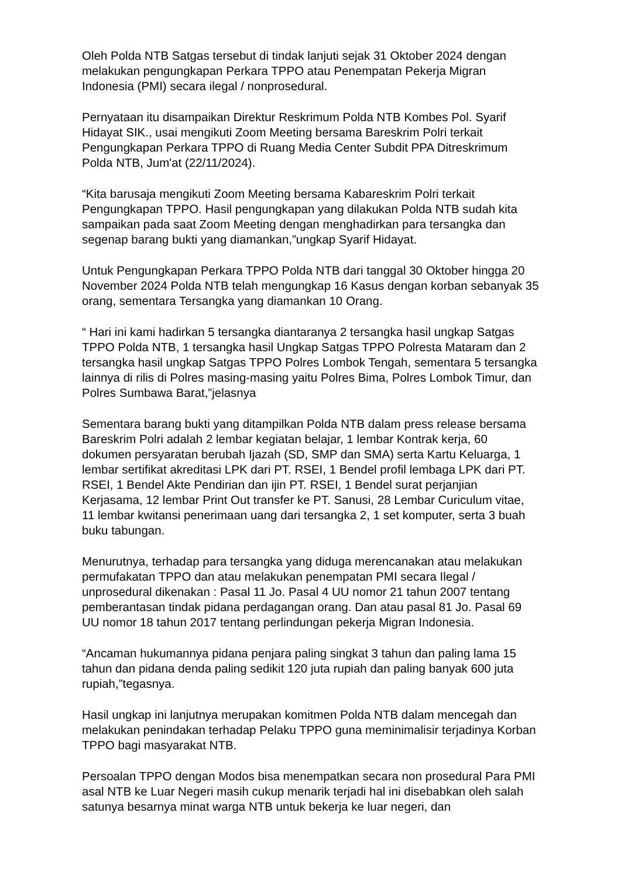Oleh Polda NTB Satgas tersebut di tindak lanjuti sejak 31 Oktober 2024 dengan melakukan pengungkapan Perkara TPPO atau Penempatan Pekerja Migran Indonesia (PMI) secara ilegal / nonprosedural.
Pernyataan itu disampaikan Direktur Reskrimum Polda NTB Kombes Pol. Syarif Hidayat SIK., usai mengikuti Zoom Meeting bersama Bareskrim Polri terkait Pengungkapan Perkara TPPO di Ruang Media Center Subdit PPA Ditreskrimum Polda NTB, Jum'at (22/11/2024).
“Kita barusaja mengikuti Zoom Meeting bersama Kabareskrim Polri terkait Pengungkapan TPPO. Hasil pengungkapan yang dilakukan Polda NTB sudah kita sampaikan pada saat Zoom Meeting dengan menghadirkan para tersangka dan segenap barang bukti yang diamankan,”ungkap Syarif Hidayat.
Untuk Pengungkapan Perkara TPPO Polda NTB dari tanggal 30 Oktober hingga 20 November 2024 Polda NTB telah mengungkap 16 Kasus dengan korban sebanyak 35 orang, sementara Tersangka yang diamankan 10 Orang.
“ Hari ini kami hadirkan 5 tersangka diantaranya 2 tersangka hasil ungkap Satgas TPPO Polda NTB, 1 tersangka hasil Ungkap Satgas TPPO Polresta Mataram dan 2 tersangka hasil ungkap Satgas TPPO Polres Lombok Tengah, sementara 5 tersangka lainnya di rilis di Polres masing-masing yaitu Polres Bima, Polres Lombok Timur, dan Polres Sumbawa Barat,”jelasnya
Sementara barang bukti yang ditampilkan Polda NTB dalam press release bersama Bareskrim Polri adalah 2 lembar kegiatan belajar, 1 lembar Kontrak kerja, 60 dokumen persyaratan berubah Ijazah (SD, SMP dan SMA) serta Kartu Keluarga, 1 lembar sertifikat akreditasi LPK dari PT. RSEI, 1 Bendel profil lembaga LPK dari PT. RSEI, 1 Bendel Akte Pendirian dan ijin PT. RSEI, 1 Bendel surat perjanjian Kerjasama, 12 lembar Print Out transfer ke PT. Sanusi, 28 Lembar Curiculum vitae, 11 lembar kwitansi penerimaan uang dari tersangka 2, 1 set komputer, serta 3 buah buku tabungan.
Menurutnya, terhadap para tersangka yang diduga merencanakan atau melakukan permufakatan TPPO dan atau melakukan penempatan PMI secara Ilegal / unprosedural dikenakan : Pasal 11 Jo. Pasal 4 UU nomor 21 tahun 2007 tentang pemberantasan tindak pidana perdagangan orang. Dan atau pasal 81 Jo. Pasal 69 UU nomor 18 tahun 2017 tentang perlindungan pekerja Migran Indonesia.
“Ancaman hukumannya pidana penjara paling singkat 3 tahun dan paling lama 15 tahun dan pidana denda paling sedikit 120 juta rupiah dan paling banyak 600 juta rupiah,”tegasnya.
Hasil ungkap ini lanjutnya merupakan komitmen Polda NTB dalam mencegah dan melakukan penindakan terhadap Pelaku TPPO guna meminimalisir terjadinya Korban TPPO bagi masyarakat NTB.
Persoalan TPPO dengan Modos bisa menempatkan secara non prosedural Para PMI asal NTB ke Luar Negeri masih cukup menarik terjadi hal ini disebabkan oleh salah satunya besarnya minat warga NTB untuk bekerja ke luar negeri, dan